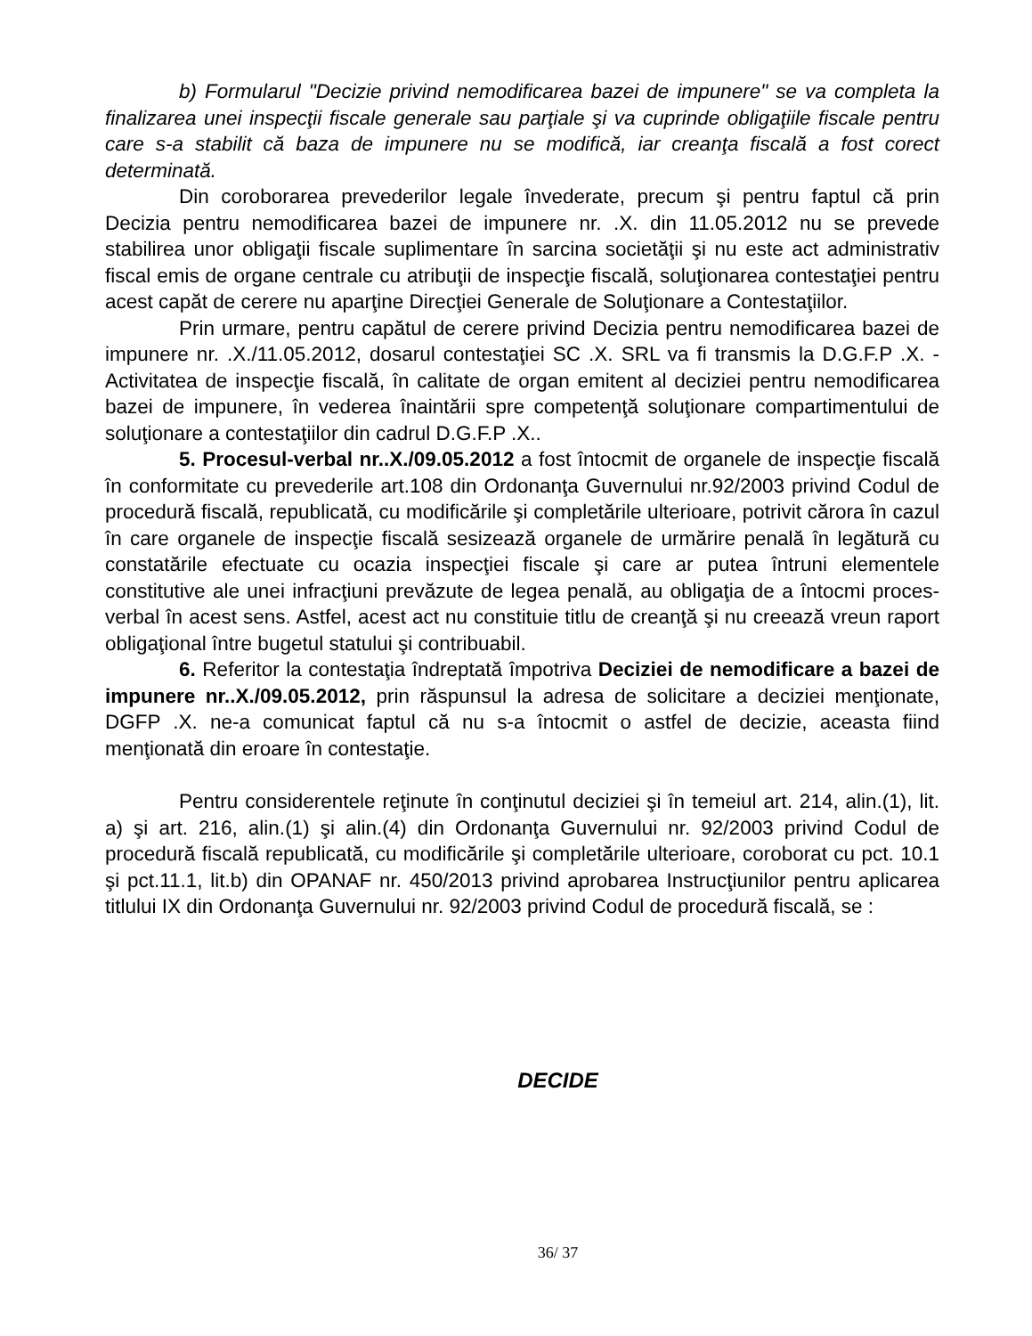b) Formularul "Decizie privind nemodificarea bazei de impunere" se va completa la finalizarea unei inspecţii fiscale generale sau parţiale şi va cuprinde obligaţiile fiscale pentru care s-a stabilit că baza de impunere nu se modifică, iar creanţa fiscală a fost corect determinată.
Din coroborarea prevederilor legale învederate, precum şi pentru faptul că prin Decizia pentru nemodificarea bazei de impunere nr. .X. din 11.05.2012 nu se prevede stabilirea unor obligaţii fiscale suplimentare în sarcina societăţii şi nu este act administrativ fiscal emis de organe centrale cu atribuţii de inspecţie fiscală, soluţionarea contestaţiei pentru acest capăt de cerere nu aparţine Direcţiei Generale de Soluţionare a Contestaţiilor.
Prin urmare, pentru capătul de cerere privind Decizia pentru nemodificarea bazei de impunere nr. .X./11.05.2012, dosarul contestaţiei SC .X. SRL va fi transmis la D.G.F.P .X. - Activitatea de inspecţie fiscală, în calitate de organ emitent al deciziei pentru nemodificarea bazei de impunere, în vederea înaintării spre competenţă soluţionare compartimentului de soluţionare a contestaţiilor din cadrul D.G.F.P .X..
5. Procesul-verbal nr..X./09.05.2012 a fost întocmit de organele de inspecţie fiscală în conformitate cu prevederile art.108 din Ordonanţa Guvernului nr.92/2003 privind Codul de procedură fiscală, republicată, cu modificările şi completările ulterioare, potrivit cărora în cazul în care organele de inspecţie fiscală sesizează organele de urmărire penală în legătură cu constatările efectuate cu ocazia inspecţiei fiscale şi care ar putea întruni elementele constitutive ale unei infracţiuni prevăzute de legea penală, au obligaţia de a întocmi proces-verbal în acest sens. Astfel, acest act nu constituie titlu de creanţă şi nu creează vreun raport obligaţional între bugetul statului şi contribuabil.
6. Referitor la contestaţia îndreptată împotriva Deciziei de nemodificare a bazei de impunere nr..X./09.05.2012, prin răspunsul la adresa de solicitare a deciziei menţionate, DGFP .X. ne-a comunicat faptul că nu s-a întocmit o astfel de decizie, aceasta fiind menţionată din eroare în contestaţie.
Pentru considerentele reţinute în conţinutul deciziei şi în temeiul art. 214, alin.(1), lit. a) şi art. 216, alin.(1) şi alin.(4) din Ordonanţa Guvernului nr. 92/2003 privind Codul de procedură fiscală republicată, cu modificările şi completările ulterioare, coroborat cu pct. 10.1 şi pct.11.1, lit.b) din OPANAF nr. 450/2013 privind aprobarea Instrucţiunilor pentru aplicarea titlului IX din Ordonanţa Guvernului nr. 92/2003 privind Codul de procedură fiscală, se :
DECIDE
36/ 37